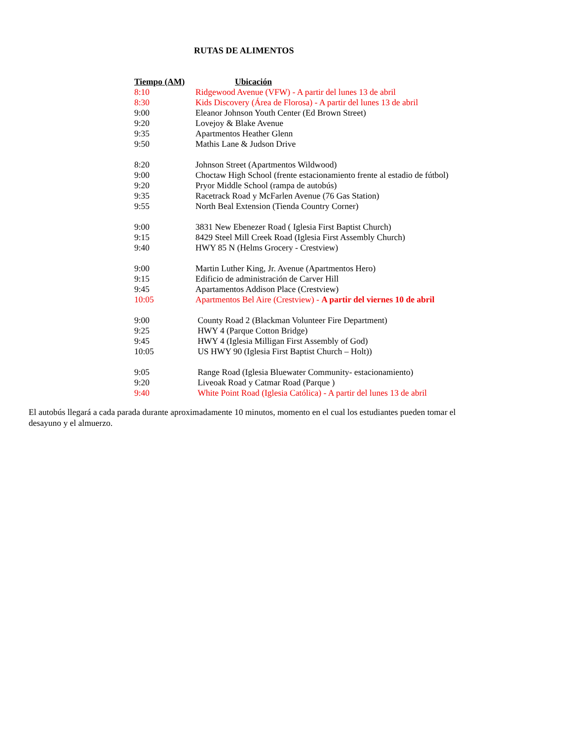RUTAS DE ALIMENTOS
| Tiempo (AM) | Ubicación |
| --- | --- |
| 8:10 | Ridgewood Avenue (VFW) - A partir del lunes 13 de abril |
| 8:30 | Kids Discovery (Área de Florosa) - A partir del lunes 13 de abril |
| 9:00 | Eleanor Johnson Youth Center (Ed Brown Street) |
| 9:20 | Lovejoy & Blake Avenue |
| 9:35 | Apartmentos Heather Glenn |
| 9:50 | Mathis Lane & Judson Drive |
| 8:20 | Johnson Street (Apartmentos Wildwood) |
| 9:00 | Choctaw High School (frente estacionamiento frente al estadio de fútbol) |
| 9:20 | Pryor Middle School (rampa de autobús) |
| 9:35 | Racetrack Road y McFarlen Avenue (76 Gas Station) |
| 9:55 | North Beal Extension (Tienda Country Corner) |
| 9:00 | 3831 New Ebenezer Road ( Iglesia First Baptist Church) |
| 9:15 | 8429 Steel Mill Creek Road (Iglesia First Assembly Church) |
| 9:40 | HWY 85 N (Helms Grocery - Crestview) |
| 9:00 | Martin Luther King, Jr. Avenue (Apartmentos Hero) |
| 9:15 | Edificio de administración de Carver Hill |
| 9:45 | Apartamentos Addison Place (Crestview) |
| 10:05 | Apartmentos Bel Aire (Crestview) - A partir del viernes 10 de abril |
| 9:00 | County Road 2 (Blackman Volunteer Fire Department) |
| 9:25 | HWY 4 (Parque Cotton Bridge) |
| 9:45 | HWY 4 (Iglesia Milligan First Assembly of God) |
| 10:05 | US HWY 90 (Iglesia First Baptist Church – Holt)) |
| 9:05 | Range Road (Iglesia Bluewater Community- estacionamiento) |
| 9:20 | Liveoak Road y Catmar Road (Parque ) |
| 9:40 | White Point Road (Iglesia Católica) - A partir del lunes 13 de abril |
El autobús llegará a cada parada durante aproximadamente 10 minutos, momento en el cual los estudiantes pueden tomar el desayuno y el almuerzo.